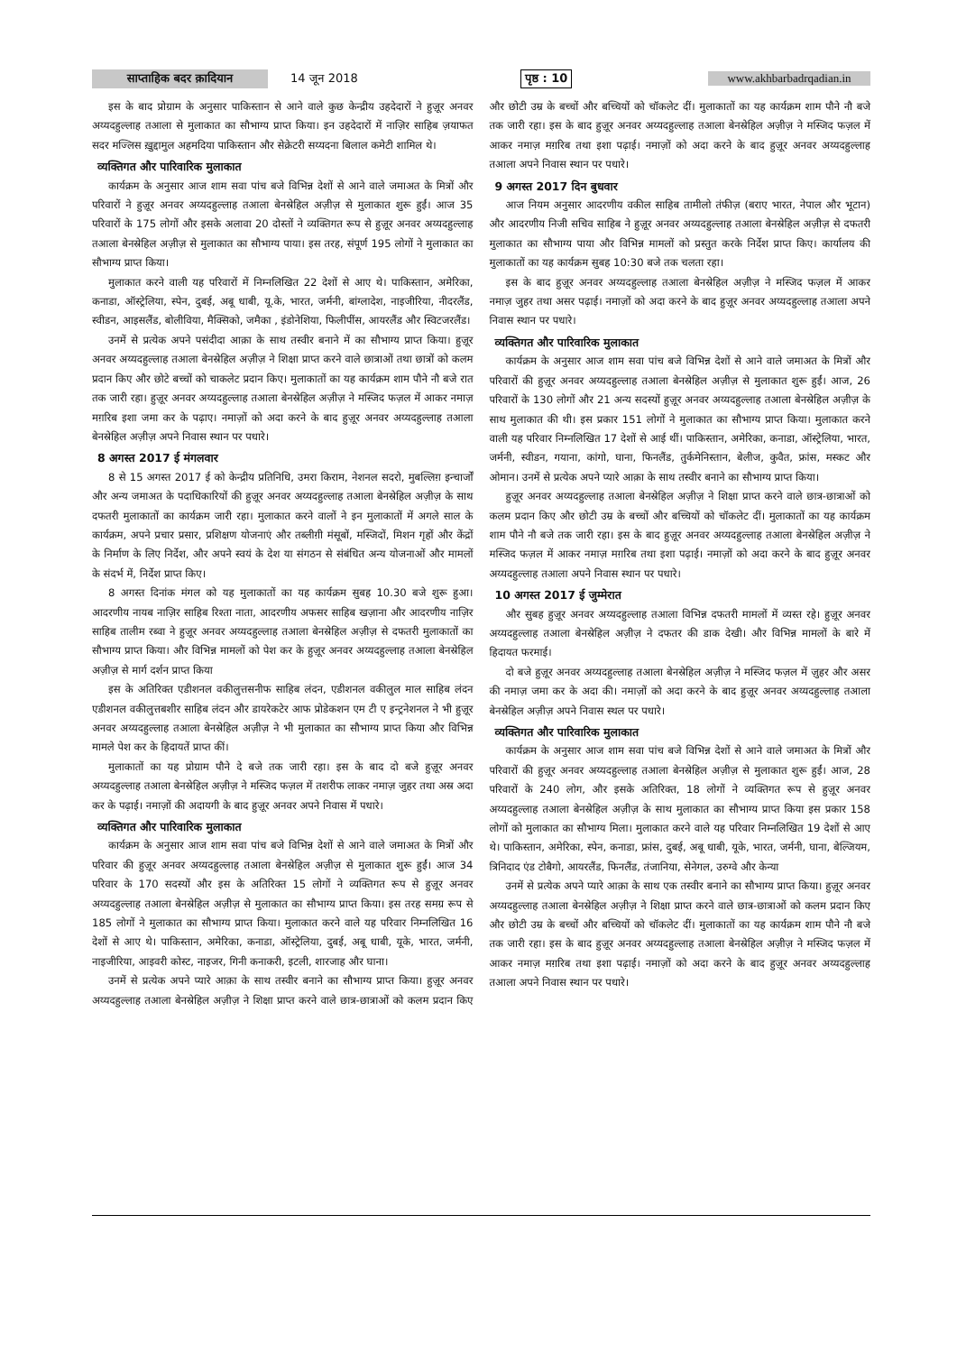साप्ताहिक बदर क़ादियान 14 जून 2018 पृष्ठ : 10 www.akhbarbadrqadian.in
इस के बाद प्रोग्राम के अनुसार पाकिस्तान से आने वाले कुछ केन्द्रीय उहदेदारों ने हुज़ूर अनवर अय्यदहुल्लाह तआला से मुलाकात का सौभाग्य प्राप्त किया। इन उहदेदारों में नाज़िर साहिब ज़याफत सदर मज्लिस ख़ुद्दामुल अहमदिया पाकिस्तान और सेक्रेटरी सय्यदना बिलाल कमेटी शामिल थे।
व्यक्तिगत और पारिवारिक मुलाकात
कार्यक्रम के अनुसार आज शाम सवा पांच बजे विभिन्न देशों से आने वाले जमाअत के मित्रों और परिवारों ने हुज़ूर अनवर अय्यदहुल्लाह तआला बेनस्रेहिल अज़ीज़ से मुलाकात शुरू हुईं। आज 35 परिवारों के 175 लोगों और इसके अलावा 20 दोस्तों ने व्यक्तिगत रूप से हुज़ूर अनवर अय्यदहुल्लाह तआला बेनस्रेहिल अज़ीज़ से मुलाकात का सौभाग्य पाया। इस तरह, संपूर्ण 195 लोगों ने मुलाकात का सौभाग्य प्राप्त किया।
मुलाकात करने वाली यह परिवारों में निम्नलिखित 22 देशों से आए थे। पाकिस्तान, अमेरिका, कनाडा, ऑस्ट्रेलिया, स्पेन, दुबई, अबू धाबी, यू.के, भारत, जर्मनी, बांग्लादेश, नाइजीरिया, नीदरलैंड, स्वीडन, आइसलैंड, बोलीविया, मैक्सिको, जमैका , इंडोनेशिया, फिलीपींस, आयरलैंड और स्विटजरलैंड।
उनमें से प्रत्येक अपने पसंदीदा आक़ा के साथ तस्वीर बनाने में का सौभाग्य प्राप्त किया। हुज़ूर अनवर अय्यदहुल्लाह तआला बेनस्रेहिल अज़ीज़ ने शिक्षा प्राप्त करने वाले छात्राओं तथा छात्रों को कलम प्रदान किए और छोटे बच्चों को चाकलेट प्रदान किए। मुलाकातों का यह कार्यक्रम शाम पौने नौ बजे रात तक जारी रहा। हुज़ूर अनवर अय्यदहुल्लाह तआला बेनस्रेहिल अज़ीज़ ने मस्जिद फज़ल में आकर नमाज़ मग़रिब इशा जमा कर के पढ़ाए। नमाज़ों को अदा करने के बाद हुज़ूर अनवर अय्यदहुल्लाह तआला बेनस्रेहिल अज़ीज़ अपने निवास स्थान पर पधारे।
8 अगस्त 2017 ई मंगलवार
8 से 15 अगस्त 2017 ई को केन्द्रीय प्रतिनिधि, उमरा किराम, नेशनल सदरो, मुबल्लिग़ इन्चार्जों और अन्य जमाअत के पदाधिकारियों की हुज़ूर अनवर अय्यदहुल्लाह तआला बेनस्रेहिल अज़ीज़ के साथ दफतरी मुलाकातों का कार्यक्रम जारी रहा। मुलाकात करने वालों ने इन मुलाकातों में अगले साल के कार्यक्रम, अपने प्रचार प्रसार, प्रशिक्षण योजनाएं और तब्लीग़ी मंसूबों, मस्जिदों, मिशन गृहों और केंद्रों के निर्माण के लिए निर्देश, और अपने स्वयं के देश या संगठन से संबंधित अन्य योजनाओं और मामलों के संदर्भ में, निर्देश प्राप्त किए।
8 अगस्त दिनांक मंगल को यह मुलाकातों का यह कार्यक्रम सुबह 10.30 बजे शुरू हुआ। आदरणीय नायब नाज़िर साहिब रिश्ता नाता, आदरणीय अफसर साहिब खज़ाना और आदरणीय नाज़िर साहिब तालीम रब्वा ने हुज़ूर अनवर अय्यदहुल्लाह तआला बेनस्रेहिल अज़ीज़ से दफतरी मुलाकातों का सौभाग्य प्राप्त किया। और विभिन्न मामलों को पेश कर के हुज़ूर अनवर अय्यदहुल्लाह तआला बेनस्रेहिल अज़ीज़ से मार्ग दर्शन प्राप्त किया
इस के अतिरिक्त एडीशनल वकीलुत्तसनीफ साहिब लंदन, एडीशनल वकीलुल माल साहिब लंदन एडीशनल वकीलुत्तबशीर साहिब लंदन और डायरेकटेर आफ प्रोडेकशन एम टी ए इन्ट्रनेशनल ने भी हुज़ूर अनवर अय्यदहुल्लाह तआला बेनस्रेहिल अज़ीज़ ने भी मुलाकात का सौभाग्य प्राप्त किया और विभिन्न मामले पेश कर के हिदायतें प्राप्त कीं।
मुलाकातों का यह प्रोग्राम पौने दे बजे तक जारी रहा। इस के बाद दो बजे हुज़ूर अनवर अय्यदहुल्लाह तआला बेनस्रेहिल अज़ीज़ ने मस्जिद फज़ल में तशरीफ लाकर नमाज़ जुहर तथा अस्र अदा कर के पढ़ाई। नमाज़ों की अदायगी के बाद हुज़ूर अनवर अपने निवास में पधारे।
व्यक्तिगत और पारिवारिक मुलाकात
कार्यक्रम के अनुसार आज शाम सवा पांच बजे विभिन्न देशों से आने वाले जमाअत के मित्रों और परिवार की हुज़ूर अनवर अय्यदहुल्लाह तआला बेनस्रेहिल अज़ीज़ से मुलाकात शुरू हुईं। आज 34 परिवार के 170 सदस्यों और इस के अतिरिक्त 15 लोगों ने व्यक्तिगत रूप से हुज़ूर अनवर अय्यदहुल्लाह तआला बेनस्रेहिल अज़ीज़ से मुलाकात का सौभाग्य प्राप्त किया। इस तरह समग्र रूप से 185 लोगों ने मुलाकात का सौभाग्य प्राप्त किया। मुलाकात करने वाले यह परिवार निम्नलिखित 16 देशों से आए थे। पाकिस्तान, अमेरिका, कनाडा, ऑस्ट्रेलिया, दुबई, अबू धाबी, यूके, भारत, जर्मनी, नाइजीरिया, आइवरी कोस्ट, नाइजर, गिनी कनाकरी, इटली, शारजाह और घाना।
उनमें से प्रत्येक अपने प्यारे आक़ा के साथ तस्वीर बनाने का सौभाग्य प्राप्त किया। हुज़ूर अनवर अय्यदहुल्लाह तआला बेनस्रेहिल अज़ीज़ ने शिक्षा प्राप्त करने वाले छात्र-छात्राओं को कलम प्रदान किए और छोटी उम्र के बच्चों और बच्चियों को चॉकलेट दीं। मुलाकातों का यह कार्यक्रम शाम पौने नौ बजे तक जारी रहा। इस के बाद हुज़ूर अनवर अय्यदहुल्लाह तआला बेनस्रेहिल अज़ीज़ ने मस्जिद फज़ल में आकर नमाज़ मग़रिब तथा इशा पढ़ाई। नमाज़ों को अदा करने के बाद हुज़ूर अनवर अय्यदहुल्लाह तआला अपने निवास स्थान पर पधारे।
9 अगस्त 2017 दिन बुधवार
आज नियम अनुसार आदरणीय वकील साहिब तामीलो तंफीज़ (बराए भारत, नेपाल और भूटान) और आदरणीय निजी सचिव साहिब ने हुज़ूर अनवर अय्यदहुल्लाह तआला बेनस्रेहिल अज़ीज़ से दफतरी मुलाकात का सौभाग्य पाया और विभिन्न मामलों को प्रस्तुत करके निर्देश प्राप्त किए। कार्यालय की मुलाकातों का यह कार्यक्रम सुबह 10:30 बजे तक चलता रहा।
इस के बाद हुज़ूर अनवर अय्यदहुल्लाह तआला बेनस्रेहिल अज़ीज़ ने मस्जिद फज़ल में आकर नमाज़ जुहर तथा असर पढ़ाई। नमाज़ों को अदा करने के बाद हुज़ूर अनवर अय्यदहुल्लाह तआला अपने निवास स्थान पर पधारे।
व्यक्तिगत और पारिवारिक मुलाकात
कार्यक्रम के अनुसार आज शाम सवा पांच बजे विभिन्न देशों से आने वाले जमाअत के मित्रों और परिवारों की हुज़ूर अनवर अय्यदहुल्लाह तआला बेनस्रेहिल अज़ीज़ से मुलाकात शुरू हुईं। आज, 26 परिवारों के 130 लोगों और 21 अन्य सदस्यों हुज़ूर अनवर अय्यदहुल्लाह तआला बेनस्रेहिल अज़ीज़ के साथ मुलाकात की थी। इस प्रकार 151 लोगों ने मुलाकात का सौभाग्य प्राप्त किया। मुलाकात करने वाली यह परिवार निम्नलिखित 17 देशों से आई थीं। पाकिस्तान, अमेरिका, कनाडा, ऑस्ट्रेलिया, भारत, जर्मनी, स्वीडन, गयाना, कांगो, घाना, फिनलैंड, तुर्कमेनिस्तान, बेलीज, कुवैत, फ्रांस, मस्कट और ओमान। उनमें से प्रत्येक अपने प्यारे आक़ा के साथ तस्वीर बनाने का सौभाग्य प्राप्त किया।
हुज़ूर अनवर अय्यदहुल्लाह तआला बेनस्रेहिल अज़ीज़ ने शिक्षा प्राप्त करने वाले छात्र-छात्राओं को कलम प्रदान किए और छोटी उम्र के बच्चों और बच्चियों को चॉकलेट दीं। मुलाकातों का यह कार्यक्रम शाम पौने नौ बजे तक जारी रहा। इस के बाद हुज़ूर अनवर अय्यदहुल्लाह तआला बेनस्रेहिल अज़ीज़ ने मस्जिद फज़ल में आकर नमाज़ मग़रिब तथा इशा पढ़ाई। नमाज़ों को अदा करने के बाद हुज़ूर अनवर अय्यदहुल्लाह तआला अपने निवास स्थान पर पधारे।
10 अगस्त 2017 ई जुम्मेरात
और सुबह हुज़ूर अनवर अय्यदहुल्लाह तआला विभिन्न दफतरी मामलों में व्यस्त रहे। हुज़ूर अनवर अय्यदहुल्लाह तआला बेनस्रेहिल अज़ीज़ ने दफतर की डाक देखी। और विभिन्न मामलों के बारे में हिदायत फरमाई।
दो बजे हुज़ूर अनवर अय्यदहुल्लाह तआला बेनस्रेहिल अज़ीज़ ने मस्जिद फज़ल में ज़ुहर और असर की नमाज़ जमा कर के अदा की। नमाज़ों को अदा करने के बाद हुज़ूर अनवर अय्यदहुल्लाह तआला बेनस्रेहिल अज़ीज़ अपने निवास स्थल पर पधारे।
व्यक्तिगत और पारिवारिक मुलाकात
कार्यक्रम के अनुसार आज शाम सवा पांच बजे विभिन्न देशों से आने वाले जमाअत के मित्रों और परिवारों की हुज़ूर अनवर अय्यदहुल्लाह तआला बेनस्रेहिल अज़ीज़ से मुलाकात शुरू हुईं। आज, 28 परिवारों के 240 लोग, और इसके अतिरिक्त, 18 लोगों ने व्यक्तिगत रूप से हुज़ूर अनवर अय्यदहुल्लाह तआला बेनस्रेहिल अज़ीज़ के साथ मुलाकात का सौभाग्य प्राप्त किया इस प्रकार 158 लोगों को मुलाकात का सौभाग्य मिला। मुलाकात करने वाले यह परिवार निम्नलिखित 19 देशों से आए थे। पाकिस्तान, अमेरिका, स्पेन, कनाडा, फ्रांस, दुबई, अबू धाबी, यूके, भारत, जर्मनी, घाना, बेल्जियम, त्रिनिदाद एंड टोबैगो, आयरलैंड, फिनलैंड, तंजानिया, सेनेगल, उरुग्वे और केन्या
उनमें से प्रत्येक अपने प्यारे आक़ा के साथ एक तस्वीर बनाने का सौभाग्य प्राप्त किया। हुज़ूर अनवर अय्यदहुल्लाह तआला बेनस्रेहिल अज़ीज़ ने शिक्षा प्राप्त करने वाले छात्र-छात्राओं को कलम प्रदान किए और छोटी उम्र के बच्चों और बच्चियों को चॉकलेट दीं। मुलाकातों का यह कार्यक्रम शाम पौने नौ बजे तक जारी रहा। इस के बाद हुज़ूर अनवर अय्यदहुल्लाह तआला बेनस्रेहिल अज़ीज़ ने मस्जिद फज़ल में आकर नमाज़ मग़रिब तथा इशा पढ़ाई। नमाज़ों को अदा करने के बाद हुज़ूर अनवर अय्यदहुल्लाह तआला अपने निवास स्थान पर पधारे।